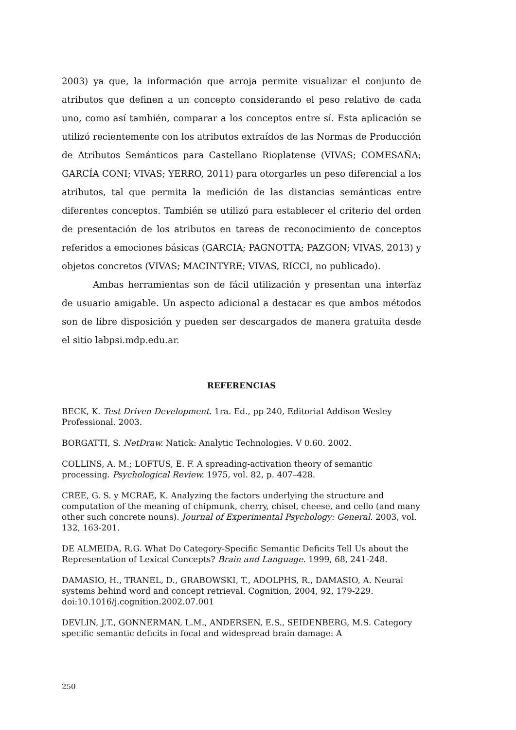2003) ya que, la información que arroja permite visualizar el conjunto de atributos que definen a un concepto considerando el peso relativo de cada uno, como así también, comparar a los conceptos entre sí. Esta aplicación se utilizó recientemente con los atributos extraídos de las Normas de Producción de Atributos Semánticos para Castellano Rioplatense (VIVAS; COMESAÑA; GARCÍA CONI; VIVAS; YERRO, 2011) para otorgarles un peso diferencial a los atributos, tal que permita la medición de las distancias semánticas entre diferentes conceptos. También se utilizó para establecer el criterio del orden de presentación de los atributos en tareas de reconocimiento de conceptos referidos a emociones básicas (GARCIA; PAGNOTTA; PAZGON; VIVAS, 2013) y objetos concretos (VIVAS; MACINTYRE; VIVAS, RICCI, no publicado).
Ambas herramientas son de fácil utilización y presentan una interfaz de usuario amigable. Un aspecto adicional a destacar es que ambos métodos son de libre disposición y pueden ser descargados de manera gratuita desde el sitio labpsi.mdp.edu.ar.
REFERENCIAS
BECK, K. Test Driven Development. 1ra. Ed., pp 240, Editorial Addison Wesley Professional. 2003.
BORGATTI, S. NetDraw. Natick: Analytic Technologies. V 0.60. 2002.
COLLINS, A. M.; LOFTUS, E. F. A spreading-activation theory of semantic processing. Psychological Review. 1975, vol. 82, p. 407–428.
CREE, G. S. y MCRAE, K. Analyzing the factors underlying the structure and computation of the meaning of chipmunk, cherry, chisel, cheese, and cello (and many other such concrete nouns). Journal of Experimental Psychology: General. 2003, vol. 132, 163-201.
DE ALMEIDA, R.G. What Do Category-Specific Semantic Deficits Tell Us about the Representation of Lexical Concepts? Brain and Language. 1999, 68, 241-248.
DAMASIO, H., TRANEL, D., GRABOWSKI, T., ADOLPHS, R., DAMASIO, A. Neural systems behind word and concept retrieval. Cognition, 2004, 92, 179-229. doi:10.1016/j.cognition.2002.07.001
DEVLIN, J.T., GONNERMAN, L.M., ANDERSEN, E.S., SEIDENBERG, M.S. Category specific semantic deficits in focal and widespread brain damage: A
250